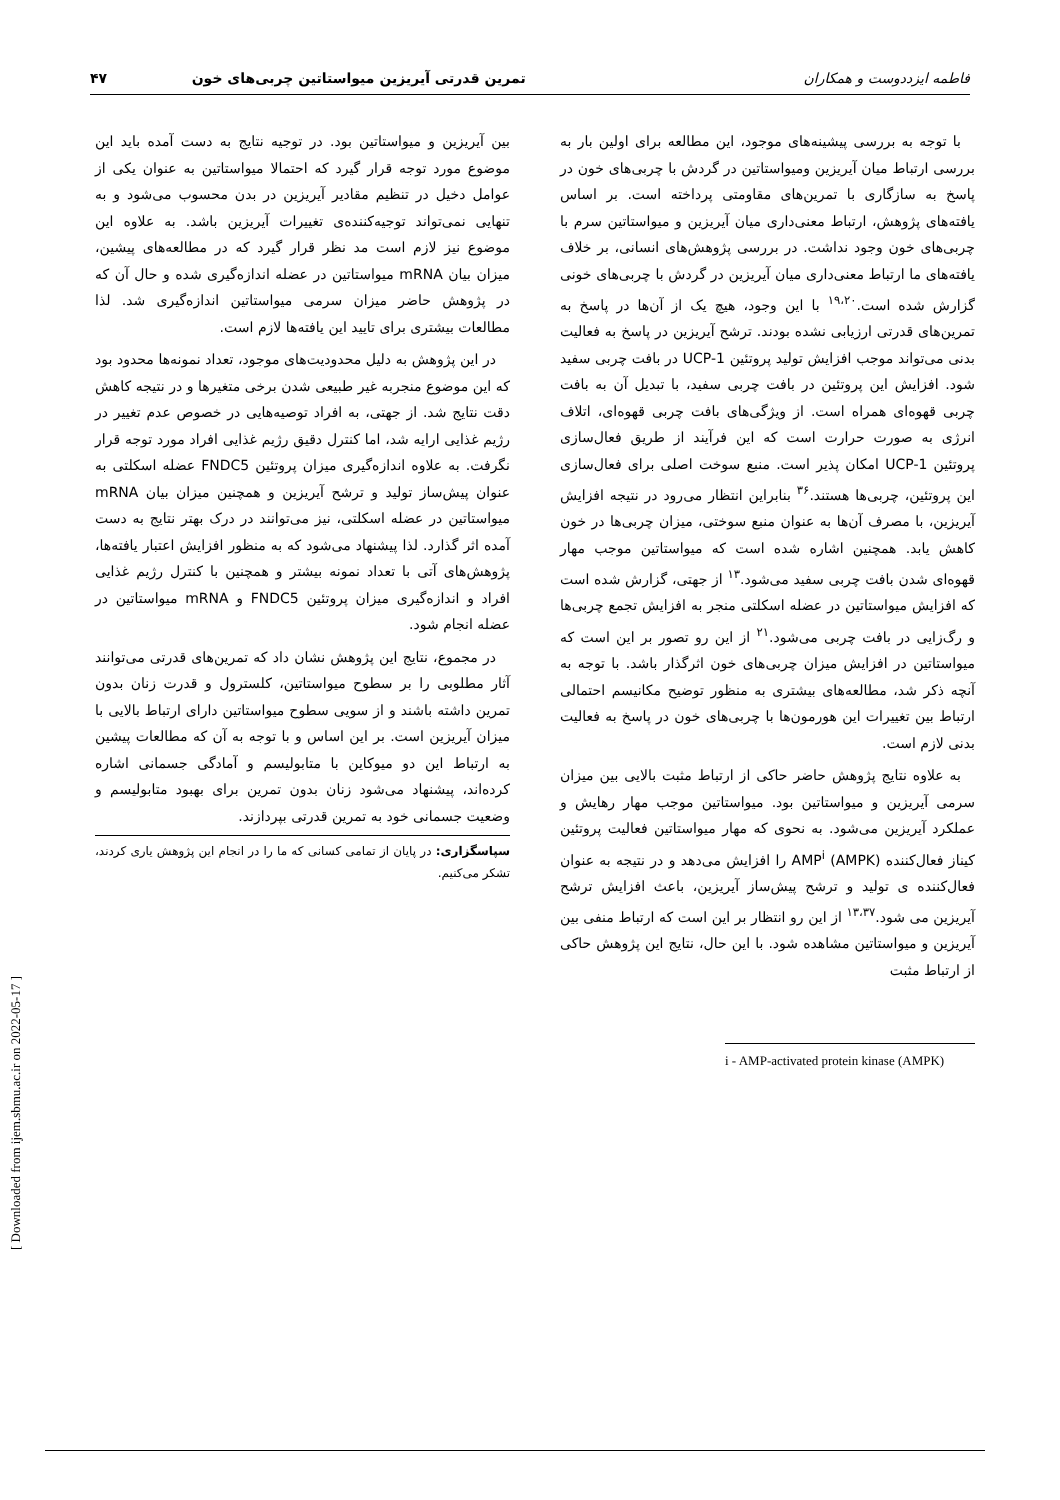فاطمه ایزددوست و همکاران تمرین قدرتی آیریزین میواستاتین چربی‌های خون ۴۷
با توجه به بررسی پیشینه‌های موجود، این مطالعه برای اولین بار به بررسی ارتباط میان آیریزین ومیواستاتین در گردش با چربی‌های خون در پاسخ به سازگاری با تمرین‌های مقاومتی پرداخته است. بر اساس یافته‌های پژوهش، ارتباط معنی‌داری میان آیریزین و میواستاتین سرم با چربی‌های خون وجود نداشت. در بررسی پژوهش‌های انسانی، بر خلاف یافته‌های ما ارتباط معنی‌داری میان آیریزین در گردش با چربی‌های خونی گزارش شده است.<sup>۱۹،۲۰</sup> با این وجود، هیچ یک از آن‌ها در پاسخ به تمرین‌های قدرتی ارزیابی نشده بودند. ترشح آیریزین در پاسخ به فعالیت بدنی می‌تواند موجب افزایش تولید پروتئین UCP-1 در بافت چربی سفید شود. افزایش این پروتئین در بافت چربی سفید، با تبدیل آن به بافت چربی قهوه‌ای همراه است. از ویژگی‌های بافت چربی قهوه‌ای، اتلاف انرژی به صورت حرارت است که این فرآیند از طریق فعال‌سازی پروتئین UCP-1 امکان پذیر است. منبع سوخت اصلی برای فعال‌سازی این پروتئین، چربی‌ها هستند.<sup>۳۶</sup> بنابراین انتظار می‌رود در نتیجه افزایش آیریزین، با مصرف آن‌ها به عنوان منبع سوختی، میزان چربی‌ها در خون کاهش یابد. همچنین اشاره شده است که میواستاتین موجب مهار قهوه‌ای شدن بافت چربی سفید می‌شود.<sup>۱۳</sup> از جهتی، گزارش شده است که افزایش میواستاتین در عضله اسکلتی منجر به افزایش تجمع چربی‌ها و رگ‌زایی در بافت چربی می‌شود.<sup>۲۱</sup> از این رو تصور بر این است که میواستاتین در افزایش میزان چربی‌های خون اثرگذار باشد. با توجه به آنچه ذکر شد، مطالعه‌های بیشتری به منظور توضیح مکانیسم احتمالی ارتباط بین تغییرات این هورمون‌ها با چربی‌های خون در پاسخ به فعالیت بدنی لازم است.
به علاوه نتایج پژوهش حاضر حاکی از ارتباط مثبت بالایی بین میزان سرمی آیریزین و میواستاتین بود. میواستاتین موجب مهار رهایش و عملکرد آیریزین می‌شود. به نحوی که مهار میواستاتین فعالیت پروتئین کیناز فعال‌کننده AMP<sup>i</sup> (AMPK) را افزایش می‌دهد و در نتیجه به عنوان فعال‌کننده ی تولید و ترشح پیش‌ساز آیریزین، باعث افزایش ترشح آیریزین می شود.<sup>۱۳،۳۷</sup> از این رو انتظار بر این است که ارتباط منفی بین آیریزین و میواستاتین مشاهده شود. با این حال، نتایج این پژوهش حاکی از ارتباط مثبت
i - AMP-activated protein kinase (AMPK)
بین آیریزین و میواستاتین بود. در توجیه نتایج به دست آمده باید این موضوع مورد توجه قرار گیرد که احتمالا میواستاتین به عنوان یکی از عوامل دخیل در تنظیم مقادیر آیریزین در بدن محسوب می‌شود و به تنهایی نمی‌تواند توجیه‌کننده‌ی تغییرات آیریزین باشد. به علاوه این موضوع نیز لازم است مد نظر قرار گیرد که در مطالعه‌های پیشین، میزان بیان mRNA میواستاتین در عضله اندازه‌گیری شده و حال آن که در پژوهش حاضر میزان سرمی میواستاتین اندازه‌گیری شد. لذا مطالعات بیشتری برای تایید این یافته‌ها لازم است.
در این پژوهش به دلیل محدودیت‌های موجود، تعداد نمونه‌ها محدود بود که این موضوع منجربه غیر طبیعی شدن برخی متغیرها و در نتیجه کاهش دقت نتایج شد. از جهتی، به افراد توصیه‌هایی در خصوص عدم تغییر در رژیم غذایی ارایه شد، اما کنترل دقیق رژیم غذایی افراد مورد توجه قرار نگرفت. به علاوه اندازه‌گیری میزان پروتئین FNDC5 عضله اسکلتی به عنوان پیش‌ساز تولید و ترشح آیریزین و همچنین میزان بیان mRNA میواستاتین در عضله اسکلتی، نیز می‌توانند در درک بهتر نتایج به دست آمده اثر گذارد. لذا پیشنهاد می‌شود که به منظور افزایش اعتبار یافته‌ها، پژوهش‌های آتی با تعداد نمونه بیشتر و همچنین با کنترل رژیم غذایی افراد و اندازه‌گیری میزان پروتئین FNDC5 و mRNA میواستاتین در عضله انجام شود.
در مجموع، نتایج این پژوهش نشان داد که تمرین‌های قدرتی می‌توانند آثار مطلوبی را بر سطوح میواستاتین، کلسترول و قدرت زنان بدون تمرین داشته باشند و از سویی سطوح میواستاتین دارای ارتباط بالایی با میزان آیریزین است. بر این اساس و با توجه به آن که مطالعات پیشین به ارتباط این دو میوکاین با متابولیسم و آمادگی جسمانی اشاره کرده‌اند، پیشنهاد می‌شود زنان بدون تمرین برای بهبود متابولیسم و وضعیت جسمانی خود به تمرین قدرتی بپردازند.
سپاسگزاری: در پایان از تمامی کسانی که ما را در انجام این پژوهش یاری کردند، تشکر می‌کنیم.
[ Downloaded from ijem.sbmu.ac.ir on 2022-05-17 ]